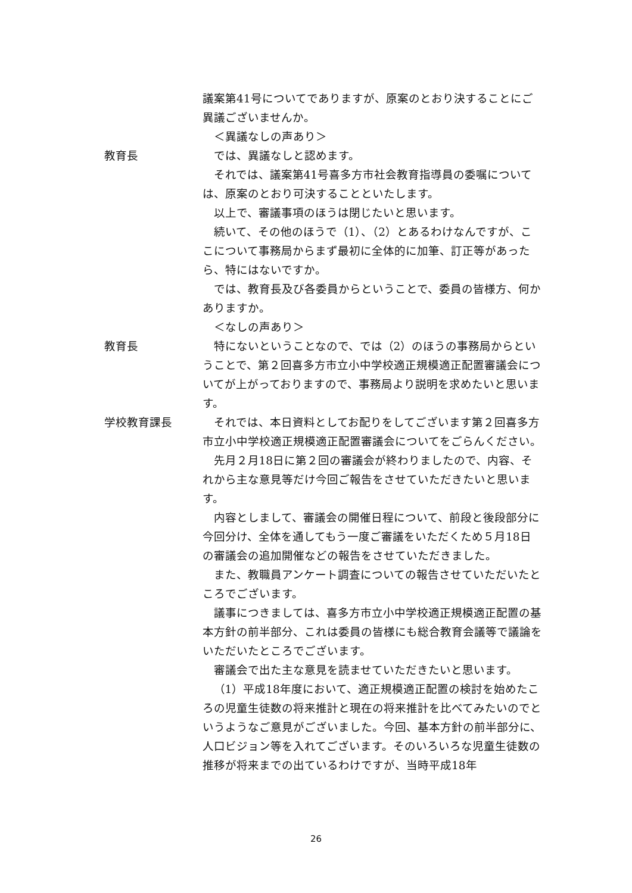議案第41号についてでありますが、原案のとおり決することにご異議ございませんか。
＜異議なしの声あり＞
教育長 では、異議なしと認めます。
それでは、議案第41号喜多方市社会教育指導員の委嘱については、原案のとおり可決することといたします。
以上で、審議事項のほうは閉じたいと思います。
続いて、その他のほうで（1）、（2）とあるわけなんですが、ここについて事務局からまず最初に全体的に加筆、訂正等があったら、特にはないですか。
では、教育長及び各委員からということで、委員の皆様方、何かありますか。
＜なしの声あり＞
教育長 特にないということなので、では（2）のほうの事務局からということで、第２回喜多方市立小中学校適正規模適正配置審議会についてが上がっておりますので、事務局より説明を求めたいと思います。
学校教育課長 それでは、本日資料としてお配りをしてございます第２回喜多方市立小中学校適正規模適正配置審議会についてをごらんください。
先月２月18日に第２回の審議会が終わりましたので、内容、それから主な意見等だけ今回ご報告をさせていただきたいと思います。
内容としまして、審議会の開催日程について、前段と後段部分に今回分け、全体を通してもう一度ご審議をいただくため５月18日の審議会の追加開催などの報告をさせていただきました。
また、教職員アンケート調査についての報告させていただいたところでございます。
議事につきましては、喜多方市立小中学校適正規模適正配置の基本方針の前半部分、これは委員の皆様にも総合教育会議等で議論をいただいたところでございます。
審議会で出た主な意見を読ませていただきたいと思います。
（1）平成18年度において、適正規模適正配置の検討を始めたころの児童生徒数の将来推計と現在の将来推計を比べてみたいのでというようなご意見がございました。今回、基本方針の前半部分に、人口ビジョン等を入れてございます。そのいろいろな児童生徒数の推移が将来までの出ているわけですが、当時平成18年
26